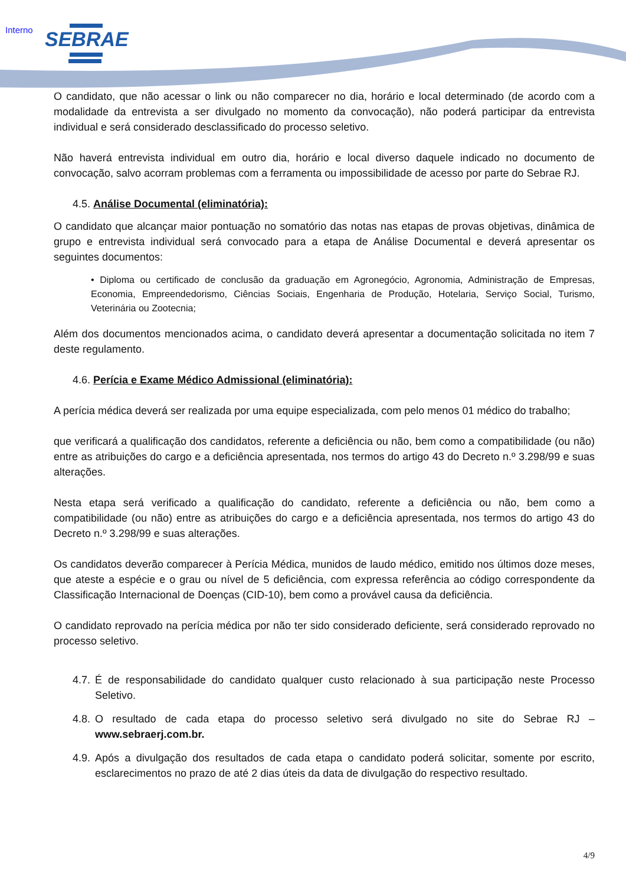Interno SEBRAE
O candidato, que não acessar o link ou não comparecer no dia, horário e local determinado (de acordo com a modalidade da entrevista a ser divulgado no momento da convocação), não poderá participar da entrevista individual e será considerado desclassificado do processo seletivo.
Não haverá entrevista individual em outro dia, horário e local diverso daquele indicado no documento de convocação, salvo acorram problemas com a ferramenta ou impossibilidade de acesso por parte do Sebrae RJ.
4.5. Análise Documental (eliminatória):
O candidato que alcançar maior pontuação no somatório das notas nas etapas de provas objetivas, dinâmica de grupo e entrevista individual será convocado para a etapa de Análise Documental e deverá apresentar os seguintes documentos:
• Diploma ou certificado de conclusão da graduação em Agronegócio, Agronomia, Administração de Empresas, Economia, Empreendedorismo, Ciências Sociais, Engenharia de Produção, Hotelaria, Serviço Social, Turismo, Veterinária ou Zootecnia;
Além dos documentos mencionados acima, o candidato deverá apresentar a documentação solicitada no item 7 deste regulamento.
4.6. Perícia e Exame Médico Admissional (eliminatória):
A perícia médica deverá ser realizada por uma equipe especializada, com pelo menos 01 médico do trabalho;
que verificará a qualificação dos candidatos, referente a deficiência ou não, bem como a compatibilidade (ou não) entre as atribuições do cargo e a deficiência apresentada, nos termos do artigo 43 do Decreto n.º 3.298/99 e suas alterações.
Nesta etapa será verificado a qualificação do candidato, referente a deficiência ou não, bem como a compatibilidade (ou não) entre as atribuições do cargo e a deficiência apresentada, nos termos do artigo 43 do Decreto n.º 3.298/99 e suas alterações.
Os candidatos deverão comparecer à Perícia Médica, munidos de laudo médico, emitido nos últimos doze meses, que ateste a espécie e o grau ou nível de 5 deficiência, com expressa referência ao código correspondente da Classificação Internacional de Doenças (CID-10), bem como a provável causa da deficiência.
O candidato reprovado na perícia médica por não ter sido considerado deficiente, será considerado reprovado no processo seletivo.
4.7. É de responsabilidade do candidato qualquer custo relacionado à sua participação neste Processo Seletivo.
4.8. O resultado de cada etapa do processo seletivo será divulgado no site do Sebrae RJ – www.sebraerj.com.br.
4.9. Após a divulgação dos resultados de cada etapa o candidato poderá solicitar, somente por escrito, esclarecimentos no prazo de até 2 dias úteis da data de divulgação do respectivo resultado.
4/9